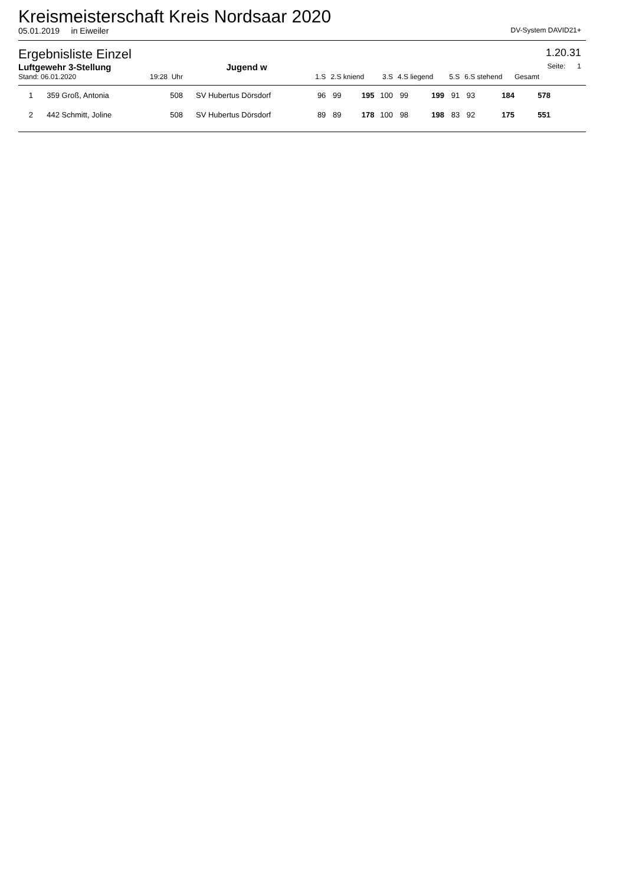Kreismeisterschaft Kreis Nordsaar 2020
05.01.2019 in Eiweiler DV-System DAVID21+
Ergebnisliste Einzel
1.20.31
Luftgewehr 3-Stellung Jugend w Seite: 1
| Stand: 06.01.2020 | | | 19:28 Uhr | | 1.S | 2.S | kniend | 3.S | 4.S | liegend | 5.S | 6.S | stehend | Gesamt | |
| 1 | 359 | Groß, Antonia | 508 | SV Hubertus Dörsdorf | 96 | 99 | 195 | 100 | 99 | 199 | 91 | 93 | 184 | 578 | |
| 2 | 442 | Schmitt, Joline | 508 | SV Hubertus Dörsdorf | 89 | 89 | 178 | 100 | 98 | 198 | 83 | 92 | 175 | 551 | |